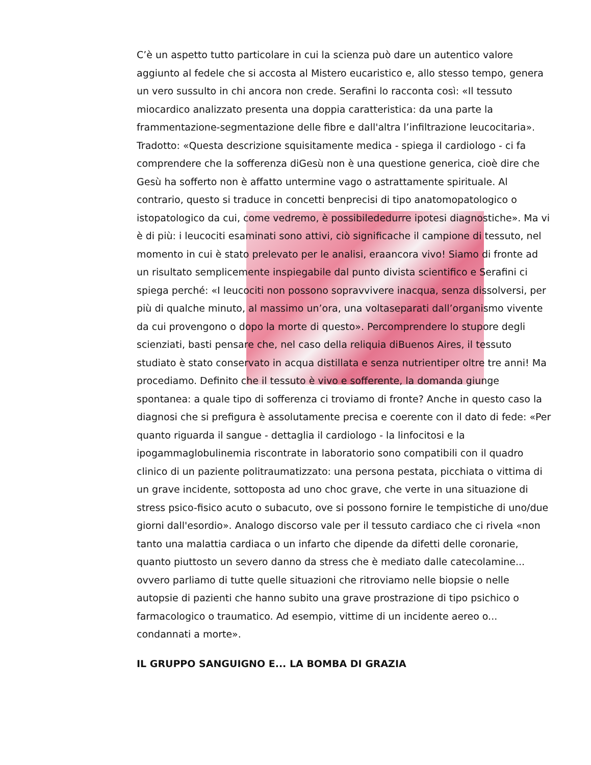C’è un aspetto tutto particolare in cui la scienza può dare un autentico valore aggiunto al fedele che si accosta al Mistero eucaristico e, allo stesso tempo, genera un vero sussulto in chi ancora non crede. Serafini lo racconta così: «Il tessuto miocardico analizzato presenta una doppia caratteristica: da una parte la frammentazione-segmentazione delle fibre e dall'altra l’infiltrazione leucocitaria». Tradotto: «Questa descrizione squisitamente medica - spiega il cardiologo - ci fa comprendere che la sofferenza diGesù non è una questione generica, cioè dire che Gesù ha sofferto non è affatto untermine vago o astrattamente spirituale. Al contrario, questo si traduce in concetti benprecisi di tipo anatomopatologico o istopatologico da cui, come vedremo, è possibilededurre ipotesi diagnostiche». Ma vi è di più: i leucociti esaminati sono attivi, ciò significache il campione di tessuto, nel momento in cui è stato prelevato per le analisi, eraancora vivo! Siamo di fronte ad un risultato semplicemente inspiegabile dal punto divista scientifico e Serafini ci spiega perché: «I leucociti non possono sopravvivere inacqua, senza dissolversi, per più di qualche minuto, al massimo un’ora, una voltaseparati dall’organismo vivente da cui provengono o dopo la morte di questo». Percomprendere lo stupore degli scienziati, basti pensare che, nel caso della reliquia diBuenos Aires, il tessuto studiato è stato conservato in acqua distillata e senza nutrientiper oltre tre anni! Ma procediamo. Definito che il tessuto è vivo e sofferente, la domanda giunge spontanea: a quale tipo di sofferenza ci troviamo di fronte? Anche in questo caso la diagnosi che si prefigura è assolutamente precisa e coerente con il dato di fede: «Per quanto riguarda il sangue - dettaglia il cardiologo - la linfocitosi e la ipogammaglobulinemia riscontrate in laboratorio sono compatibili con il quadro clinico di un paziente politraumatizzato: una persona pestata, picchiata o vittima di un grave incidente, sottoposta ad uno choc grave, che verte in una situazione di stress psico-fisico acuto o subacuto, ove si possono fornire le tempistiche di uno/due giorni dall'esordio». Analogo discorso vale per il tessuto cardiaco che ci rivela «non tanto una malattia cardiaca o un infarto che dipende da difetti delle coronarie, quanto piuttosto un severo danno da stress che è mediato dalle catecolamine... ovvero parliamo di tutte quelle situazioni che ritroviamo nelle biopsie o nelle autopsie di pazienti che hanno subito una grave prostrazione di tipo psichico o farmacologico o traumatico. Ad esempio, vittime di un incidente aereo o... condannati a morte».
IL GRUPPO SANGUIGNO E... LA BOMBA DI GRAZIA